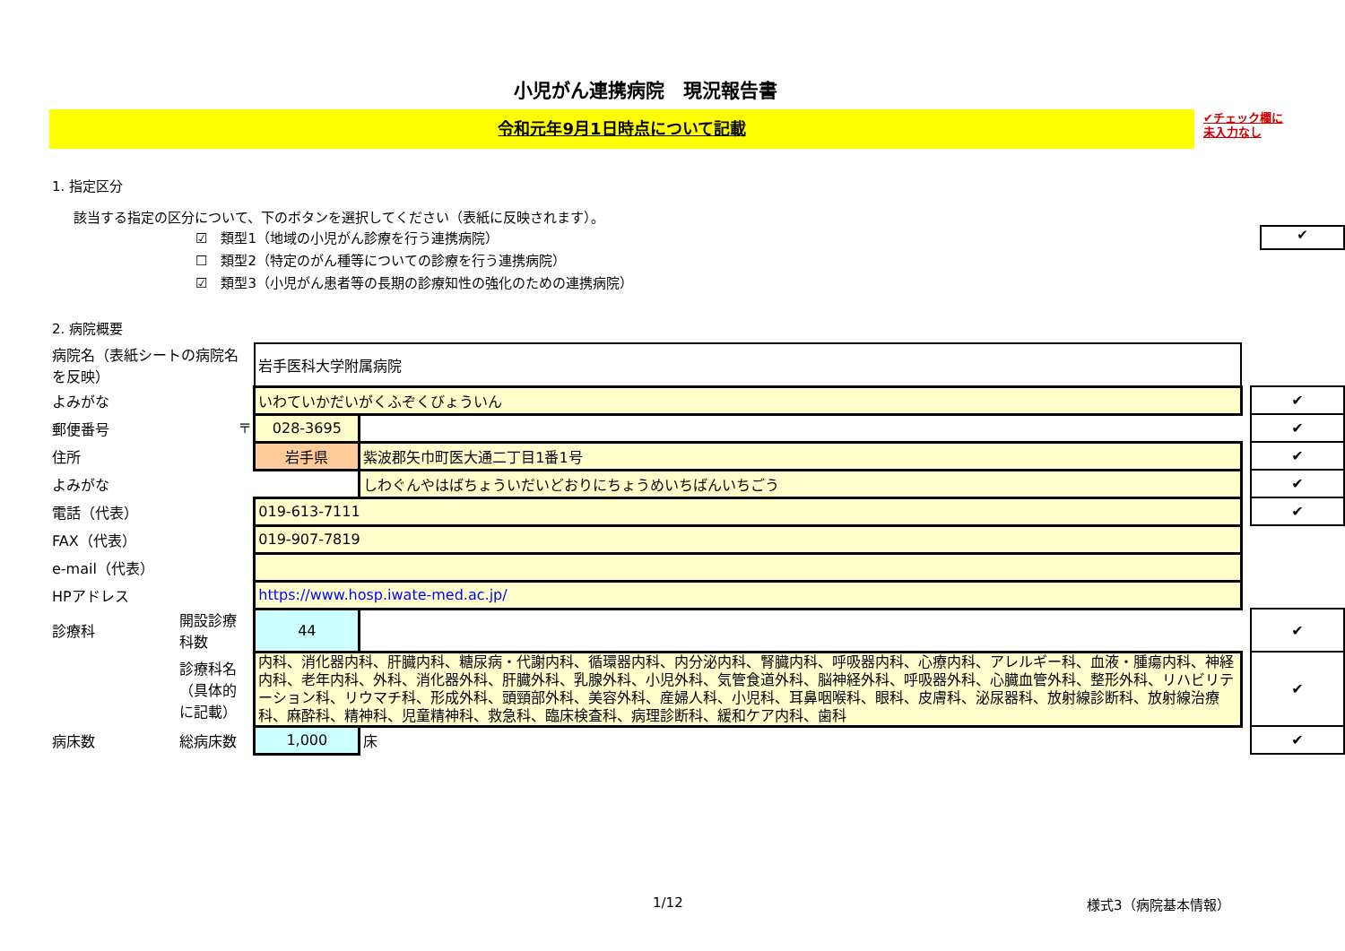小児がん連携病院　現況報告書
令和元年9月1日時点について記載
✔チェック欄に
未入力なし
1. 指定区分
該当する指定の区分について、下のボタンを選択してください（表紙に反映されます）。
☑　類型1（地域の小児がん診療を行う連携病院） ✔
☐　類型2（特定のがん種等についての診療を行う連携病院）
☑　類型3（小児がん患者等の長期の診療知性の強化のための連携病院）
2. 病院概要
| 病院名（表紙シートの病院名を反映） | | 岩手医科大学附属病院 | | | |
| よみがな | | いわていかだいがくふぞくびょういん | | | ✔ |
| 郵便番号 〒 | | 028-3695 | | | ✔ |
| 住所 | | 岩手県 | 紫波郡矢巾町医大通二丁目1番1号 | | ✔ |
| よみがな | | | しわぐんやはばちょういだいどおりにちょうめいちばんいちごう | | ✔ |
| 電話（代表） | | 019-613-7111 | | | ✔ |
| FAX（代表） | | 019-907-7819 | | | |
| e-mail（代表） | | | | | |
| HPアドレス | | https://www.hosp.iwate-med.ac.jp/ | | | |
| 診療科 | 開設診療科数 | 44 | | | ✔ |
| | 診療科名（具体的に記載） | 内科、消化器内科、肝臓内科、糖尿病・代謝内科、循環器内科、内分泌内科、腎臓内科、呼吸器内科、心療内科、アレルギー科、血液・腫瘍内科、神経内科、老年内科、外科、消化器外科、肝臓外科、乳腺外科、小児外科、気管食道外科、脳神経外科、呼吸器外科、心臓血管外科、整形外科、リハビリテーション科、リウマチ科、形成外科、頭頸部外科、美容外科、産婦人科、小児科、耳鼻咽喉科、眼科、皮膚科、泌尿器科、放射線診断科、放射線治療科、麻酔科、精神科、児童精神科、救急科、臨床検査科、病理診断科、緩和ケア内科、歯科 | | | ✔ |
| 病床数 | 総病床数 | 1,000 | 床 | | ✔ |
1/12 様式3（病院基本情報）